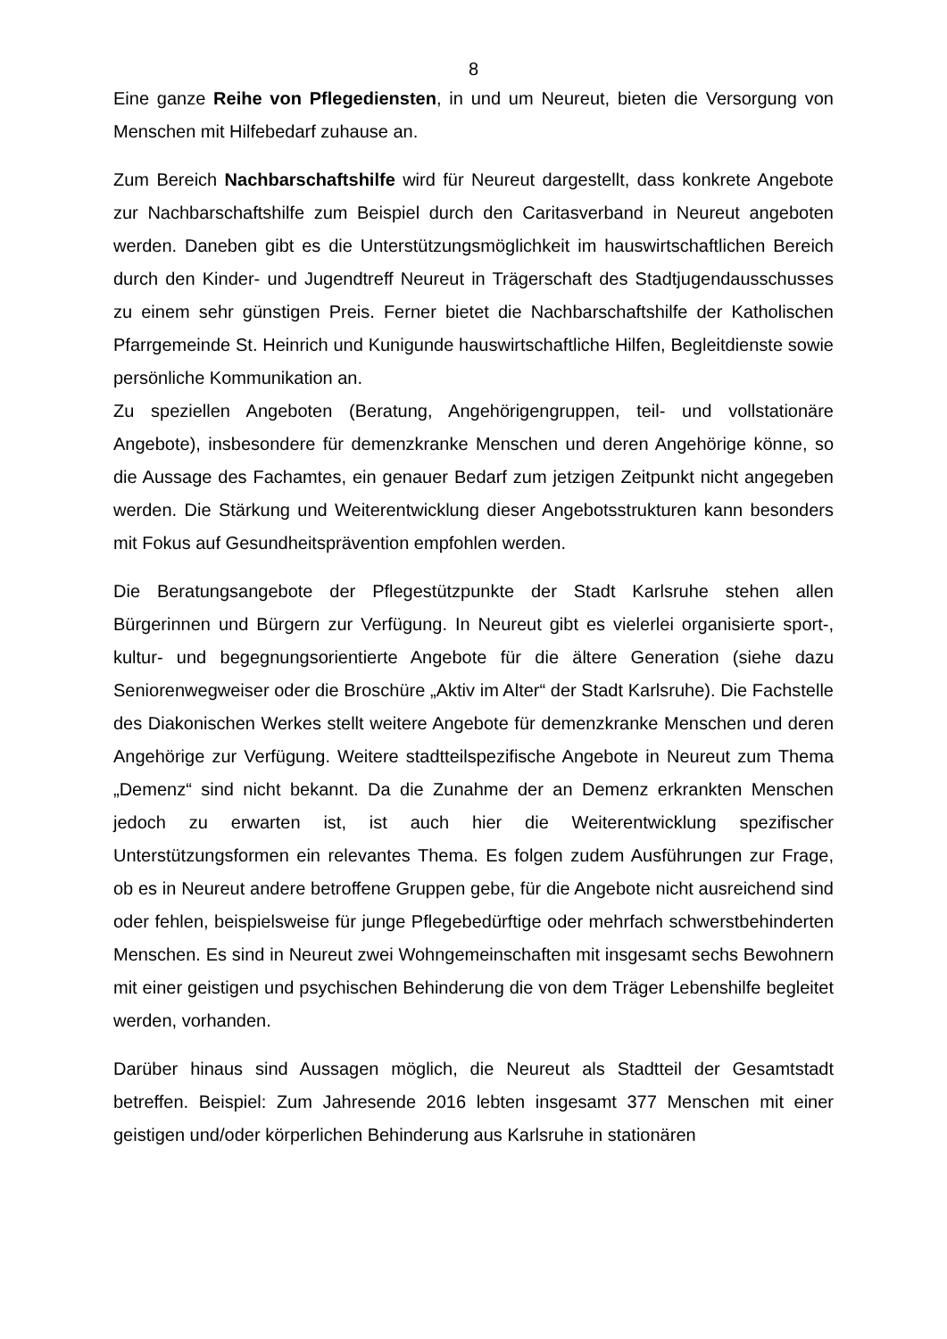8
Eine ganze Reihe von Pflegediensten, in und um Neureut, bieten die Versorgung von Menschen mit Hilfebedarf zuhause an.
Zum Bereich Nachbarschaftshilfe wird für Neureut dargestellt, dass konkrete Angebote zur Nachbarschaftshilfe zum Beispiel durch den Caritasverband in Neureut angeboten werden. Daneben gibt es die Unterstützungsmöglichkeit im hauswirtschaftlichen Bereich durch den Kinder- und Jugendtreff Neureut in Trägerschaft des Stadtjugendausschusses zu einem sehr günstigen Preis. Ferner bietet die Nachbarschaftshilfe der Katholischen Pfarrgemeinde St. Heinrich und Kunigunde hauswirtschaftliche Hilfen, Begleitdienste sowie persönliche Kommunikation an.
Zu speziellen Angeboten (Beratung, Angehörigengruppen, teil- und vollstationäre Angebote), insbesondere für demenzkranke Menschen und deren Angehörige könne, so die Aussage des Fachamtes, ein genauer Bedarf zum jetzigen Zeitpunkt nicht angegeben werden. Die Stärkung und Weiterentwicklung dieser Angebotsstrukturen kann besonders mit Fokus auf Gesundheitsprävention empfohlen werden.
Die Beratungsangebote der Pflegestützpunkte der Stadt Karlsruhe stehen allen Bürgerinnen und Bürgern zur Verfügung. In Neureut gibt es vielerlei organisierte sport-, kultur- und begegnungsorientierte Angebote für die ältere Generation (siehe dazu Seniorenwegweiser oder die Broschüre „Aktiv im Alter“ der Stadt Karlsruhe). Die Fachstelle des Diakonischen Werkes stellt weitere Angebote für demenzkranke Menschen und deren Angehörige zur Verfügung. Weitere stadtteilspezifische Angebote in Neureut zum Thema „Demenz“ sind nicht bekannt. Da die Zunahme der an Demenz erkrankten Menschen jedoch zu erwarten ist, ist auch hier die Weiterentwicklung spezifischer Unterstützungsformen ein relevantes Thema. Es folgen zudem Ausführungen zur Frage, ob es in Neureut andere betroffene Gruppen gebe, für die Angebote nicht ausreichend sind oder fehlen, beispielsweise für junge Pflegebedürftige oder mehrfach schwerstbehinderten Menschen. Es sind in Neureut zwei Wohngemeinschaften mit insgesamt sechs Bewohnern mit einer geistigen und psychischen Behinderung die von dem Träger Lebenshilfe begleitet werden, vorhanden.
Darüber hinaus sind Aussagen möglich, die Neureut als Stadtteil der Gesamtstadt betreffen. Beispiel: Zum Jahresende 2016 lebten insgesamt 377 Menschen mit einer geistigen und/oder körperlichen Behinderung aus Karlsruhe in stationären